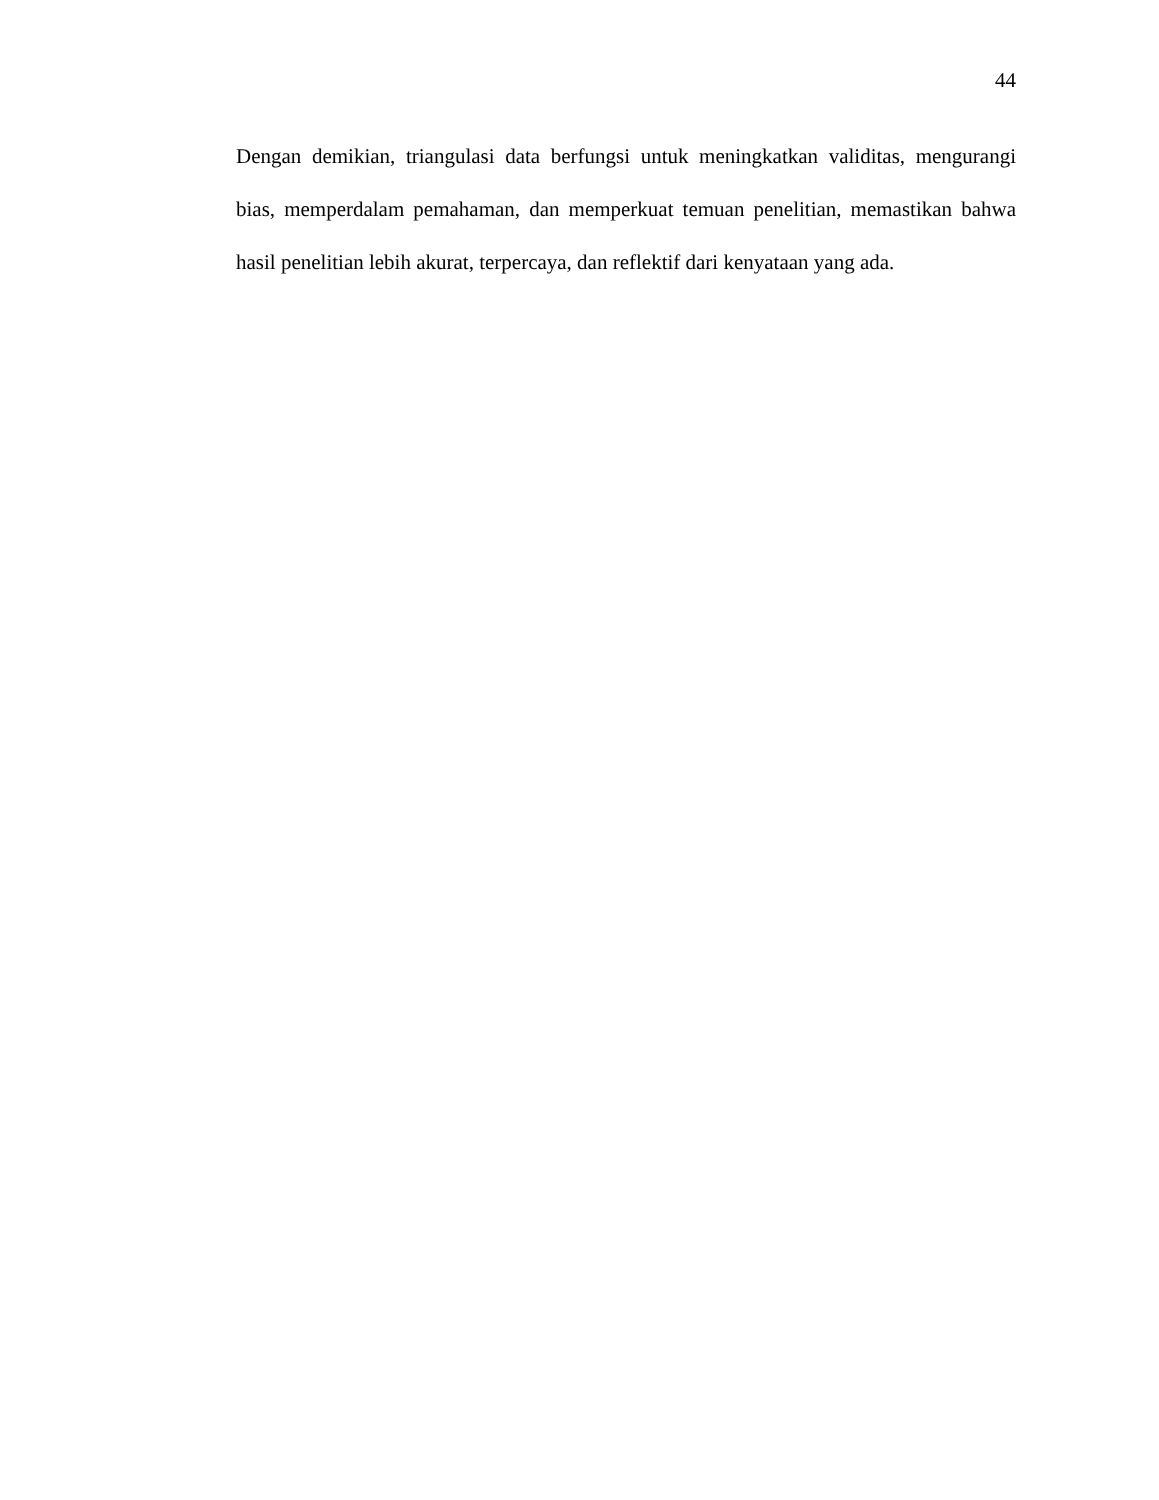44
Dengan demikian, triangulasi data berfungsi untuk meningkatkan validitas, mengurangi bias, memperdalam pemahaman, dan memperkuat temuan penelitian, memastikan bahwa hasil penelitian lebih akurat, terpercaya, dan reflektif dari kenyataan yang ada.